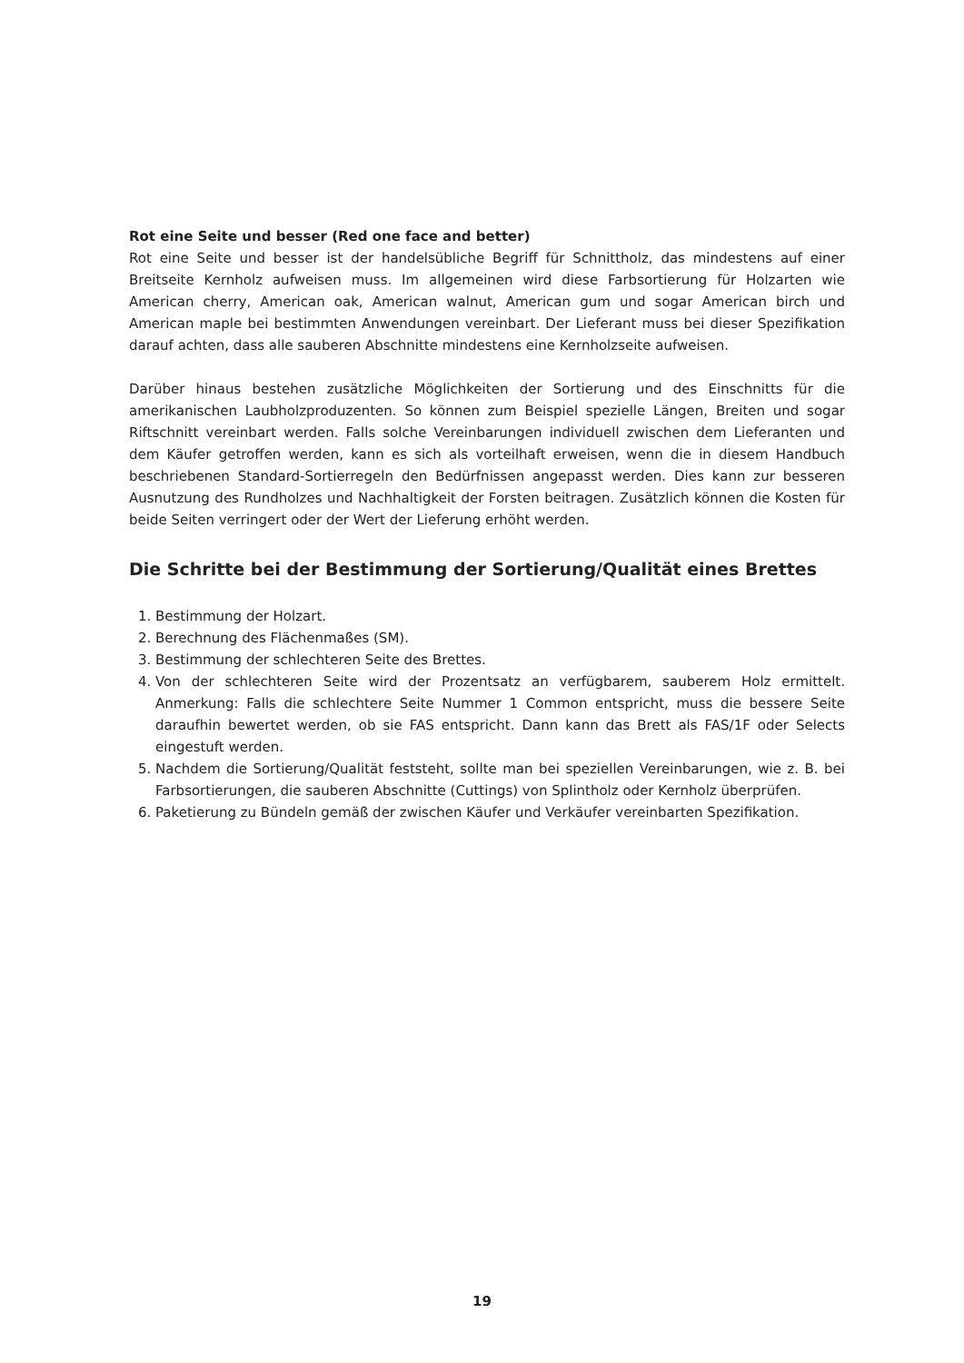Rot eine Seite und besser (Red one face and better)
Rot eine Seite und besser ist der handelsübliche Begriff für Schnittholz, das mindestens auf einer Breitseite Kernholz aufweisen muss. Im allgemeinen wird diese Farbsortierung für Holzarten wie American cherry, American oak, American walnut, American gum und sogar American birch und American maple bei bestimmten Anwendungen vereinbart. Der Lieferant muss bei dieser Spezifikation darauf achten, dass alle sauberen Abschnitte mindestens eine Kernholzseite aufweisen.
Darüber hinaus bestehen zusätzliche Möglichkeiten der Sortierung und des Einschnitts für die amerikanischen Laubholzproduzenten. So können zum Beispiel spezielle Längen, Breiten und sogar Riftschnitt vereinbart werden. Falls solche Vereinbarungen individuell zwischen dem Lieferanten und dem Käufer getroffen werden, kann es sich als vorteilhaft erweisen, wenn die in diesem Handbuch beschriebenen Standard-Sortierregeln den Bedürfnissen angepasst werden. Dies kann zur besseren Ausnutzung des Rundholzes und Nachhaltigkeit der Forsten beitragen. Zusätzlich können die Kosten für beide Seiten verringert oder der Wert der Lieferung erhöht werden.
Die Schritte bei der Bestimmung der Sortierung/Qualität eines Brettes
1. Bestimmung der Holzart.
2. Berechnung des Flächenmaßes (SM).
3. Bestimmung der schlechteren Seite des Brettes.
4. Von der schlechteren Seite wird der Prozentsatz an verfügbarem, sauberem Holz ermittelt. Anmerkung: Falls die schlechtere Seite Nummer 1 Common entspricht, muss die bessere Seite daraufhin bewertet werden, ob sie FAS entspricht. Dann kann das Brett als FAS/1F oder Selects eingestuft werden.
5. Nachdem die Sortierung/Qualität feststeht, sollte man bei speziellen Vereinbarungen, wie z. B. bei Farbsortierungen, die sauberen Abschnitte (Cuttings) von Splintholz oder Kernholz überprüfen.
6. Paketierung zu Bündeln gemäß der zwischen Käufer und Verkäufer vereinbarten Spezifikation.
19